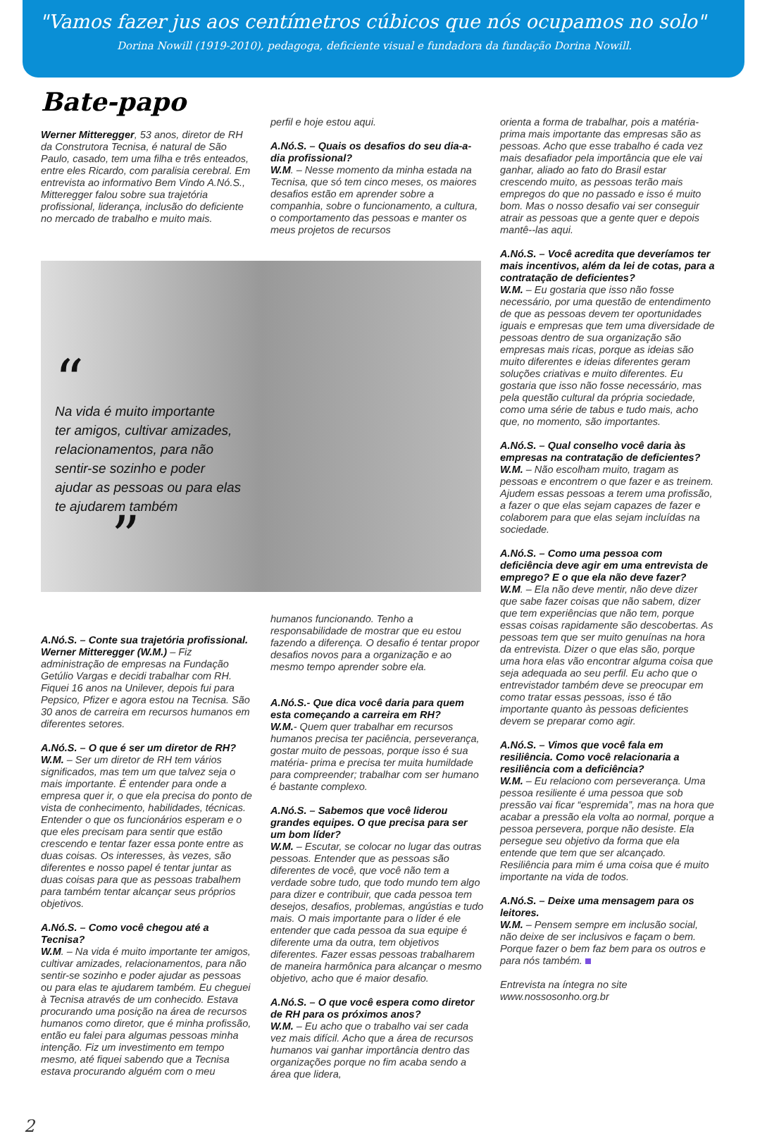"Vamos fazer jus aos centímetros cúbicos que nós ocupamos no solo"
Dorina Nowill (1919-2010), pedagoga, deficiente visual e fundadora da fundação Dorina Nowill.
Bate-papo
Werner Mitteregger, 53 anos, diretor de RH da Construtora Tecnisa, é natural de São Paulo, casado, tem uma filha e três enteados, entre eles Ricardo, com paralisia cerebral. Em entrevista ao informativo Bem Vindo A.Nó.S., Mitteregger falou sobre sua trajetória profissional, liderança, inclusão do deficiente no mercado de trabalho e muito mais.
perfil e hoje estou aqui.
A.Nó.S. – Quais os desafios do seu dia-a-dia profissional?
W.M. – Nesse momento da minha estada na Tecnisa, que só tem cinco meses, os maiores desafios estão em aprender sobre a companhia, sobre o funcionamento, a cultura, o comportamento das pessoas e manter os meus projetos de recursos
“
Na vida é muito importante
ter amigos, cultivar amizades,
relacionamentos, para não
sentir-se sozinho e poder
ajudar as pessoas ou para elas
te ajudarem também
”
A.Nó.S. – Conte sua trajetória profissional.
Werner Mitteregger (W.M.) – Fiz administração de empresas na Fundação Getúlio Vargas e decidi trabalhar com RH. Fiquei 16 anos na Unilever, depois fui para Pepsico, Pfizer e agora estou na Tecnisa. São 30 anos de carreira em recursos humanos em diferentes setores.
A.Nó.S. – O que é ser um diretor de RH?
W.M. – Ser um diretor de RH tem vários significados, mas tem um que talvez seja o mais importante. É entender para onde a empresa quer ir, o que ela precisa do ponto de vista de conhecimento, habilidades, técnicas. Entender o que os funcionários esperam e o que eles precisam para sentir que estão crescendo e tentar fazer essa ponte entre as duas coisas. Os interesses, às vezes, são diferentes e nosso papel é tentar juntar as duas coisas para que as pessoas trabalhem para também tentar alcançar seus próprios objetivos.
A.Nó.S. – Como você chegou até a Tecnisa?
W.M. – Na vida é muito importante ter amigos, cultivar amizades, relacionamentos, para não sentir-se sozinho e poder ajudar as pessoas ou para elas te ajudarem também. Eu cheguei à Tecnisa através de um conhecido. Estava procurando uma posição na área de recursos humanos como diretor, que é minha profissão, então eu falei para algumas pessoas minha intenção. Fiz um investimento em tempo mesmo, até fiquei sabendo que a Tecnisa estava procurando alguém com o meu
humanos funcionando. Tenho a responsabilidade de mostrar que eu estou fazendo a diferença. O desafio é tentar propor desafios novos para a organização e ao mesmo tempo aprender sobre ela.
A.Nó.S.- Que dica você daria para quem esta começando a carreira em RH?
W.M.- Quem quer trabalhar em recursos humanos precisa ter paciência, perseverança, gostar muito de pessoas, porque isso é sua matéria- prima e precisa ter muita humildade para compreender; trabalhar com ser humano é bastante complexo.
A.Nó.S. – Sabemos que você liderou grandes equipes. O que precisa para ser um bom líder?
W.M. – Escutar, se colocar no lugar das outras pessoas. Entender que as pessoas são diferentes de você, que você não tem a verdade sobre tudo, que todo mundo tem algo para dizer e contribuir, que cada pessoa tem desejos, desafios, problemas, angústias e tudo mais. O mais importante para o líder é ele entender que cada pessoa da sua equipe é diferente uma da outra, tem objetivos diferentes. Fazer essas pessoas trabalharem de maneira harmônica para alcançar o mesmo objetivo, acho que é maior desafio.
A.Nó.S. – O que você espera como diretor de RH para os próximos anos?
W.M. – Eu acho que o trabalho vai ser cada vez mais difícil. Acho que a área de recursos humanos vai ganhar importância dentro das organizações porque no fim acaba sendo a área que lidera,
orienta a forma de trabalhar, pois a matéria-prima mais importante das empresas são as pessoas. Acho que esse trabalho é cada vez mais desafiador pela importância que ele vai ganhar, aliado ao fato do Brasil estar crescendo muito, as pessoas terão mais empregos do que no passado e isso é muito bom. Mas o nosso desafio vai ser conseguir atrair as pessoas que a gente quer e depois mantê--las aqui.
A.Nó.S. – Você acredita que deveríamos ter mais incentivos, além da lei de cotas, para a contratação de deficientes?
W.M. – Eu gostaria que isso não fosse necessário, por uma questão de entendimento de que as pessoas devem ter oportunidades iguais e empresas que tem uma diversidade de pessoas dentro de sua organização são empresas mais ricas, porque as ideias são muito diferentes e ideias diferentes geram soluções criativas e muito diferentes. Eu gostaria que isso não fosse necessário, mas pela questão cultural da própria sociedade, como uma série de tabus e tudo mais, acho que, no momento, são importantes.
A.Nó.S. – Qual conselho você daria às empresas na contratação de deficientes?
W.M. – Não escolham muito, tragam as pessoas e encontrem o que fazer e as treinem. Ajudem essas pessoas a terem uma profissão, a fazer o que elas sejam capazes de fazer e colaborem para que elas sejam incluídas na sociedade.
A.Nó.S. – Como uma pessoa com deficiência deve agir em uma entrevista de emprego? E o que ela não deve fazer?
W.M. – Ela não deve mentir, não deve dizer que sabe fazer coisas que não sabem, dizer que tem experiências que não tem, porque essas coisas rapidamente são descobertas. As pessoas tem que ser muito genuínas na hora da entrevista. Dizer o que elas são, porque uma hora elas vão encontrar alguma coisa que seja adequada ao seu perfil. Eu acho que o entrevistador também deve se preocupar em como tratar essas pessoas, isso é tão importante quanto às pessoas deficientes devem se preparar como agir.
A.Nó.S. – Vimos que você fala em resiliência. Como você relacionaria a resiliência com a deficiência?
W.M. – Eu relaciono com perseverança. Uma pessoa resiliente é uma pessoa que sob pressão vai ficar “espremida”, mas na hora que acabar a pressão ela volta ao normal, porque a pessoa persevera, porque não desiste. Ela persegue seu objetivo da forma que ela entende que tem que ser alcançado. Resiliência para mim é uma coisa que é muito importante na vida de todos.
A.Nó.S. – Deixe uma mensagem para os leitores.
W.M. – Pensem sempre em inclusão social, não deixe de ser inclusivos e façam o bem. Porque fazer o bem faz bem para os outros e para nós também.
Entrevista na íntegra no site
www.nossosonho.org.br
2